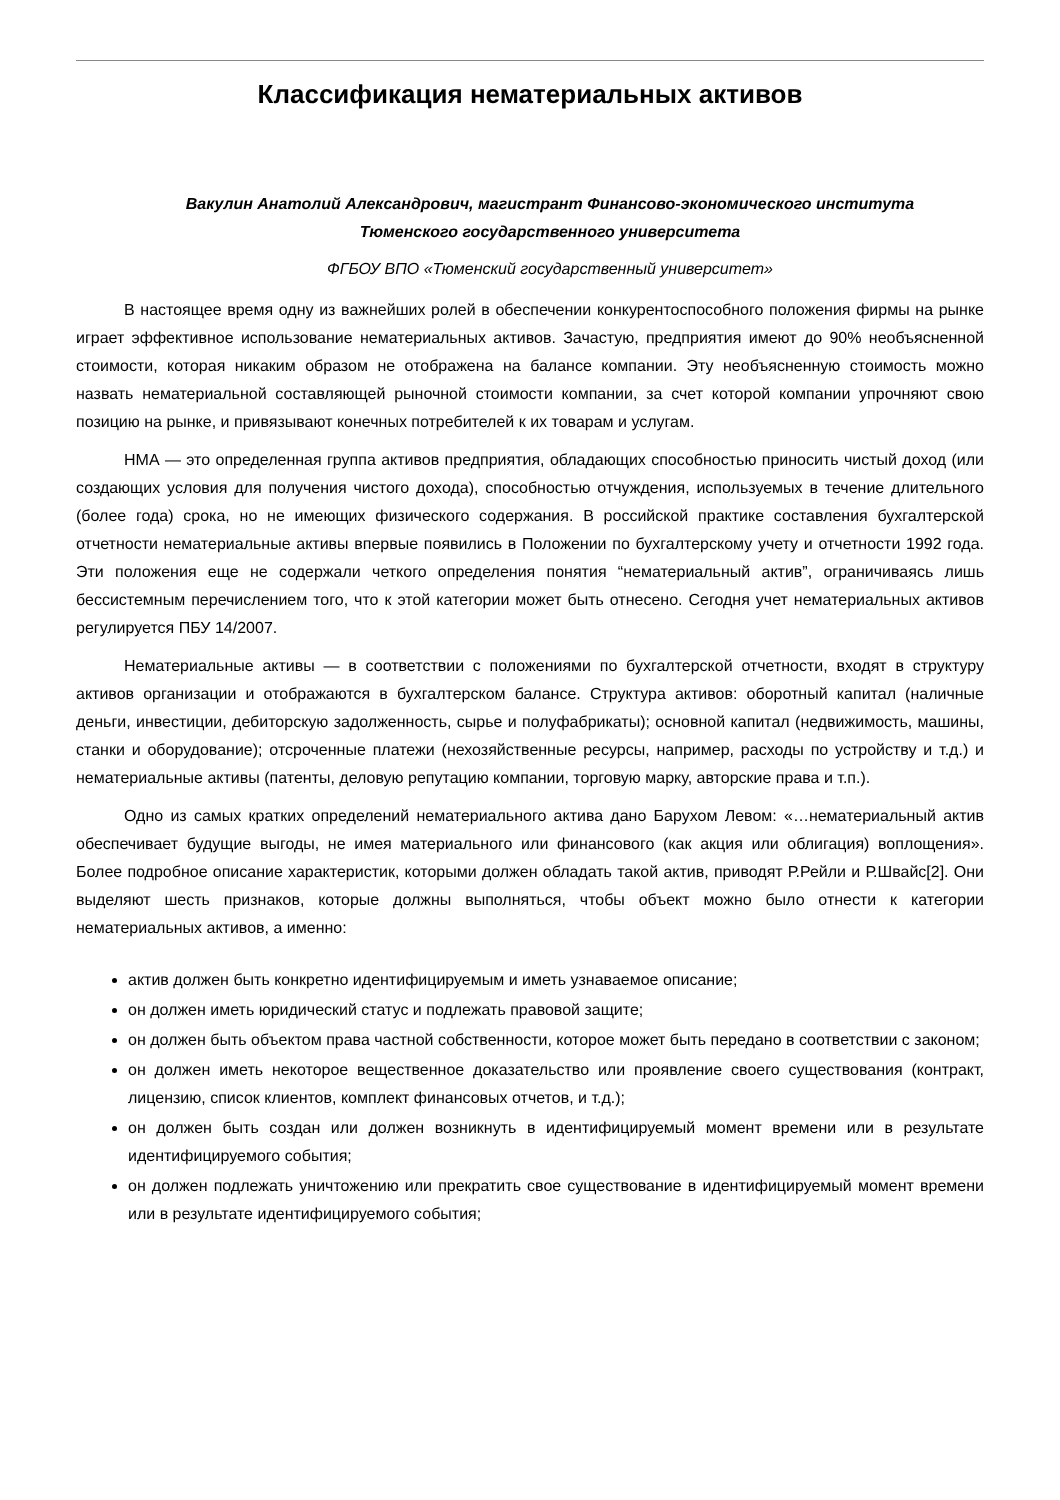Классификация нематериальных активов
Вакулин Анатолий Александрович, магистрант Финансово-экономического института
Тюменского государственного университета
ФГБОУ ВПО «Тюменский государственный университет»
В настоящее время одну из важнейших ролей в обеспечении конкурентоспособного положения фирмы на рынке играет эффективное использование нематериальных активов. Зачастую, предприятия имеют до 90% необъясненной стоимости, которая никаким образом не отображена на балансе компании. Эту необъясненную стоимость можно назвать нематериальной составляющей рыночной стоимости компании, за счет которой компании упрочняют свою позицию на рынке, и привязывают конечных потребителей к их товарам и услугам.
НМА — это определенная группа активов предприятия, обладающих способностью приносить чистый доход (или создающих условия для получения чистого дохода), способностью отчуждения, используемых в течение длительного (более года) срока, но не имеющих физического содержания. В российской практике составления бухгалтерской отчетности нематериальные активы впервые появились в Положении по бухгалтерскому учету и отчетности 1992 года. Эти положения еще не содержали четкого определения понятия “нематериальный актив”, ограничиваясь лишь бессистемным перечислением того, что к этой категории может быть отнесено. Сегодня учет нематериальных активов регулируется ПБУ 14/2007.
Нематериальные активы — в соответствии с положениями по бухгалтерской отчетности, входят в структуру активов организации и отображаются в бухгалтерском балансе. Структура активов: оборотный капитал (наличные деньги, инвестиции, дебиторскую задолженность, сырье и полуфабрикаты); основной капитал (недвижимость, машины, станки и оборудование); отсроченные платежи (нехозяйственные ресурсы, например, расходы по устройству и т.д.) и нематериальные активы (патенты, деловую репутацию компании, торговую марку, авторские права и т.п.).
Одно из самых кратких определений нематериального актива дано Барухом Левом: «…нематериальный актив обеспечивает будущие выгоды, не имея материального или финансового (как акция или облигация) воплощения». Более подробное описание характеристик, которыми должен обладать такой актив, приводят Р.Рейли и Р.Швайс[2]. Они выделяют шесть признаков, которые должны выполняться, чтобы объект можно было отнести к категории нематериальных активов, а именно:
актив должен быть конкретно идентифицируемым и иметь узнаваемое описание;
он должен иметь юридический статус и подлежать правовой защите;
он должен быть объектом права частной собственности, которое может быть передано в соответствии с законом;
он должен иметь некоторое вещественное доказательство или проявление своего существования (контракт, лицензию, список клиентов, комплект финансовых отчетов, и т.д.);
он должен быть создан или должен возникнуть в идентифицируемый момент времени или в результате идентифицируемого события;
он должен подлежать уничтожению или прекратить свое существование в идентифицируемый момент времени или в результате идентифицируемого события;